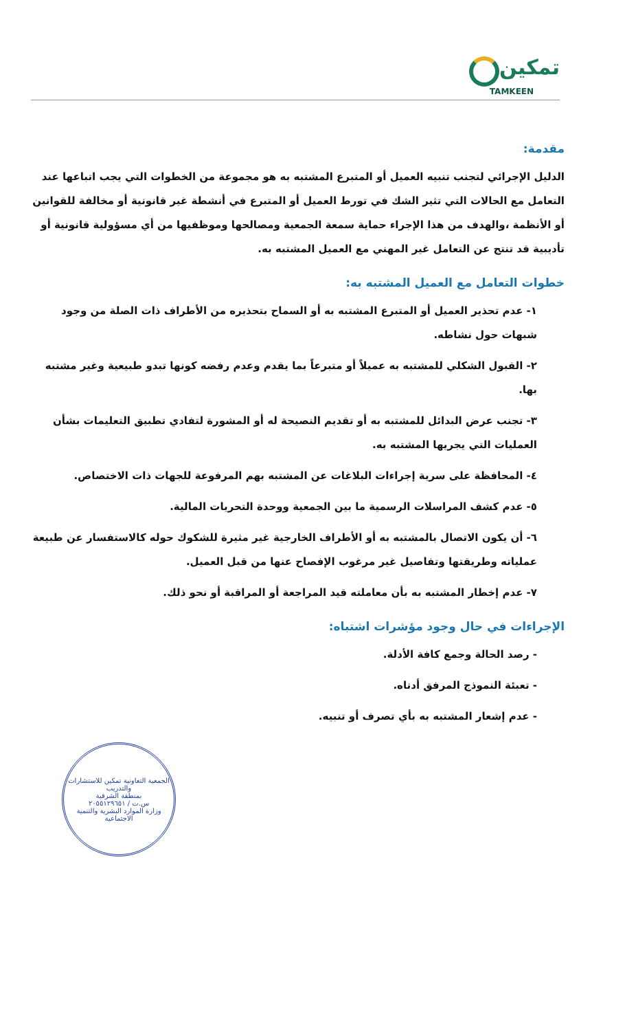تمكين
TAMKEEN
مقدمة:
الدليل الإجرائي لتجنب تنبيه العميل أو المتبرع المشتبه به هو مجموعة من الخطوات التي يجب اتباعها عند التعامل مع الحالات التي تثير الشك في تورط العميل أو المتبرع في أنشطة غير قانونية أو مخالفة للقوانين أو الأنظمة ،والهدف من هذا الإجراء حماية سمعة الجمعية ومصالحها وموظفيها من أي مسؤولية قانونية أو تأديبية قد تنتج عن التعامل غير المهني مع العميل المشتبه به.
خطوات التعامل مع العميل المشتبه به:
١- عدم تحذير العميل أو المتبرع المشتبه به أو السماح بتحذيره من الأطراف ذات الصلة من وجود شبهات حول نشاطه.
٢- القبول الشكلي للمشتبه به عميلاً أو متبرعاً بما يقدم وعدم رفضه كونها تبدو طبيعية وغير مشتبه بها.
٣- تجنب عرض البدائل للمشتبه به أو تقديم النصيحة له أو المشورة لتفادي تطبيق التعليمات بشأن العمليات التي يجريها المشتبه به.
٤- المحافظة على سرية إجراءات البلاغات عن المشتبه بهم المرفوعة للجهات ذات الاختصاص.
٥- عدم كشف المراسلات الرسمية ما بين الجمعية ووحدة التحريات المالية.
٦- أن يكون الاتصال بالمشتبه به أو الأطراف الخارجية غير مثيرة للشكوك حوله كالاستفسار عن طبيعة عملياته وطريقتها وتفاصيل غير مرغوب الإفصاح عنها من قبل العميل.
٧- عدم إخطار المشتبه به بأن معاملته قيد المراجعة أو المراقبة أو نحو ذلك.
الإجراءات في حال وجود مؤشرات اشتباه:
- رصد الحالة وجمع كافة الأدلة.
- تعبئة النموذج المرفق أدناه.
- عدم إشعار المشتبه به بأي تصرف أو تنبيه.
الجمعية التعاونية تمكين للاستشارات والتدريب
بمنطقة الشرقية
س.ت / ٢٠٥٥١٢٩٦٥١
وزارة الموارد البشرية والتنمية الاجتماعية